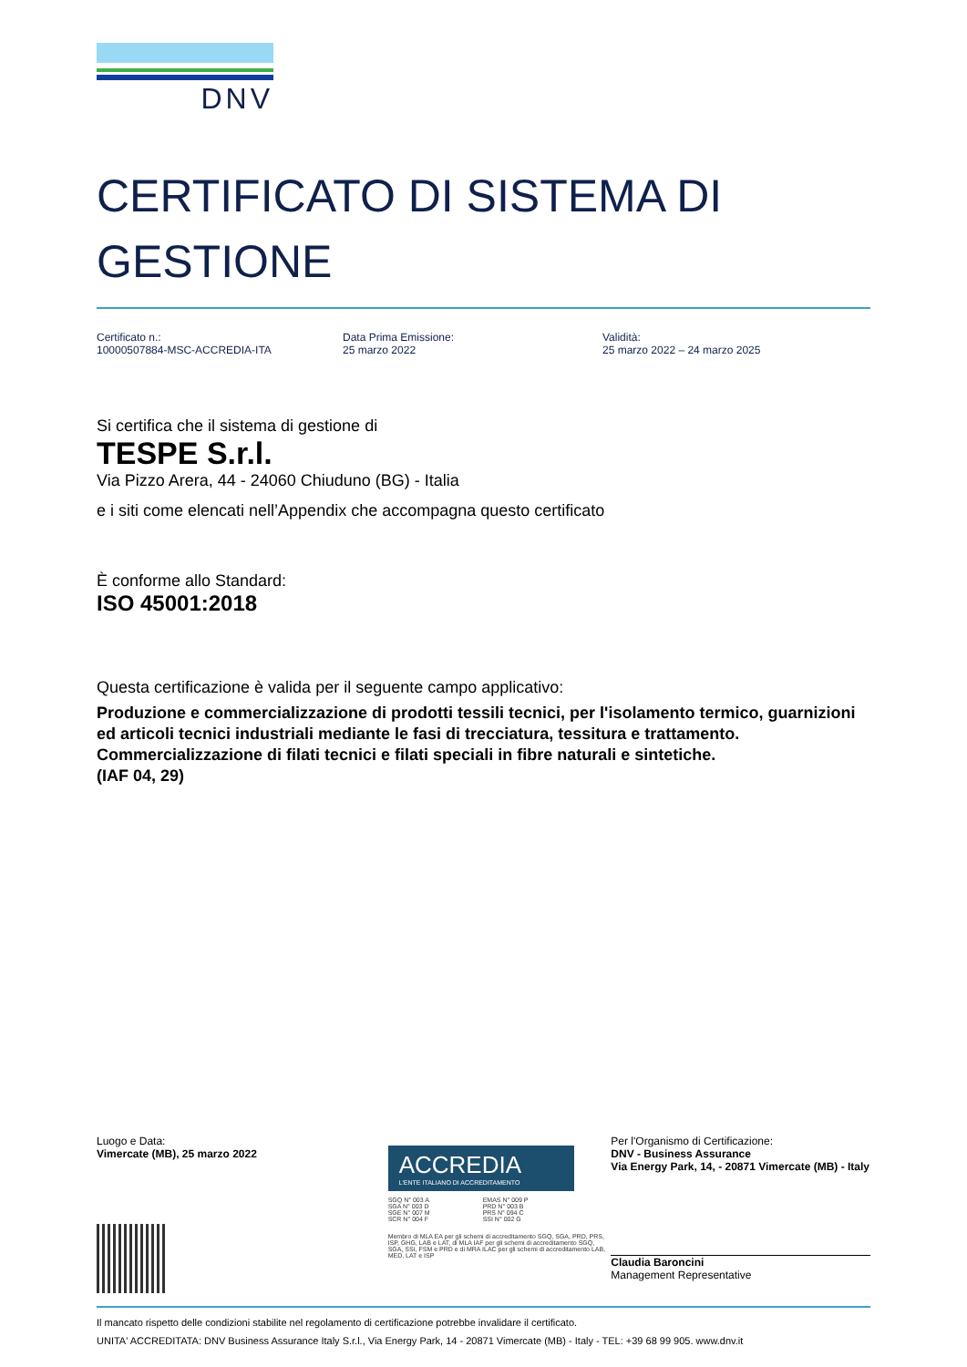DNV
CERTIFICATO DI SISTEMA DI GESTIONE
Certificato n.:
10000507884-MSC-ACCREDIA-ITA
Data Prima Emissione:
25 marzo 2022
Validità:
25 marzo 2022 – 24 marzo 2025
Si certifica che il sistema di gestione di
TESPE S.r.l.
Via Pizzo Arera, 44 - 24060 Chiuduno (BG) - Italia
e i siti come elencati nell’Appendix che accompagna questo certificato
È conforme allo Standard:
ISO 45001:2018
Questa certificazione è valida per il seguente campo applicativo:
Produzione e commercializzazione di prodotti tessili tecnici, per l'isolamento termico, guarnizioni ed articoli tecnici industriali mediante le fasi di trecciatura, tessitura e trattamento. Commercializzazione di filati tecnici e filati speciali in fibre naturali e sintetiche.
(IAF 04, 29)
Luogo e Data:
Vimercate (MB), 25 marzo 2022
ACCREDIA
L'ENTE ITALIANO DI ACCREDITAMENTO
SGQ N° 003 A
SGA N° 003 D
SGE N° 007 M
SCR N° 004 F
EMAS N° 009 P
PRD N° 003 B
PRS N° 094 C
SSI N° 002 G
Membro di MLA EA per gli schemi di accreditamento SGQ, SGA, PRD, PRS, ISP, GHG, LAB e LAT, di MLA IAF per gli schemi di accreditamento SGQ, SGA, SSI, FSM e PRD e di MRA ILAC per gli schemi di accreditamento LAB, MED, LAT e ISP
Per l'Organismo di Certificazione:
DNV - Business Assurance
Via Energy Park, 14, - 20871 Vimercate (MB) - Italy
Claudia Baroncini
Management Representative
Il mancato rispetto delle condizioni stabilite nel regolamento di certificazione potrebbe invalidare il certificato.
UNITA' ACCREDITATA: DNV Business Assurance Italy S.r.l., Via Energy Park, 14 - 20871 Vimercate (MB) - Italy - TEL: +39 68 99 905. www.dnv.it